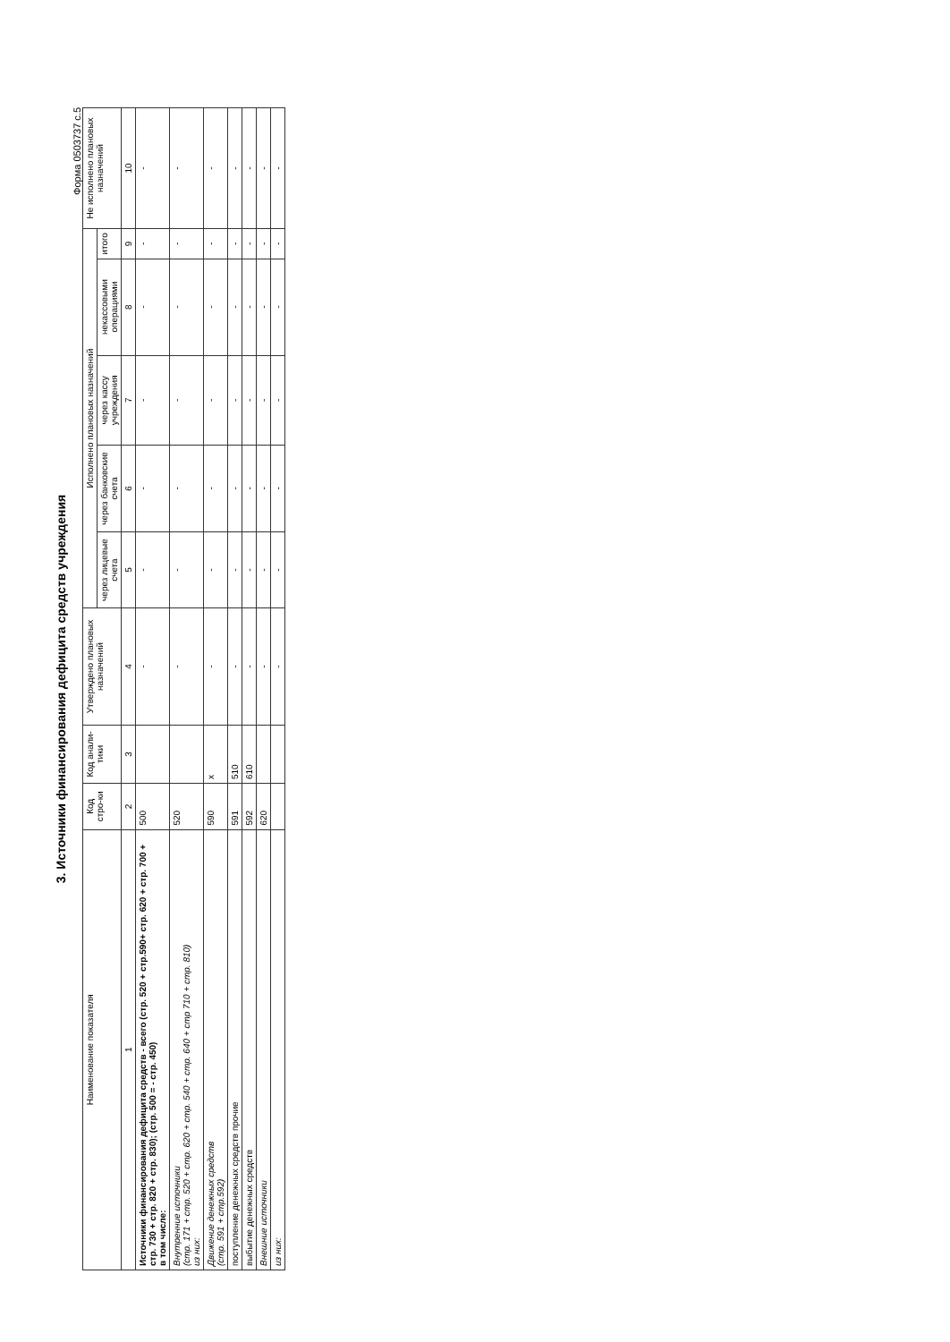3. Источники финансирования дефицита средств учреждения
Форма 0503737 с.5
| Наименование показателя | Код стро-ки | Код анали-тики | Утверждено плановых назначений | Исполнено плановых назначений | | | | | Не исполнено плановых назначений |
| --- | --- | --- | --- | --- | --- | --- | --- | --- | --- |
| | | | | через лицевые счета | через банковские счета | через кассу учреждения | некассовыми операциями | итого | |
| 1 | 2 | 3 | 4 | 5 | 6 | 7 | 8 | 9 | 10 |
| Источники финансирования дефицита средств - всего (стр. 520 + стр.590+ стр. 620 + стр. 700 + стр. 730 + стр. 820 + стр. 830); (стр. 500 = - стр. 450) в том числе: | 500 | | - | - | - | - | - | - | - |
| Внутренние источники (стр. 171 + стр. 520 + стр. 620 + стр. 540 + стр. 640 + стр 710 + стр. 810) из них: | 520 | | - | - | - | - | - | - | - |
| Движение денежных средств (стр. 591 + стр.592) | 590 | x | - | - | - | - | - | - | - |
| поступление денежных средств прочие | 591 | 510 | - | - | - | - | - | - | - |
| выбытие денежных средств | 592 | 610 | - | - | - | - | - | - | - |
| Внешние источники | 620 | | - | - | - | - | - | - | - |
| из них: | | | - | - | - | - | - | - | - |